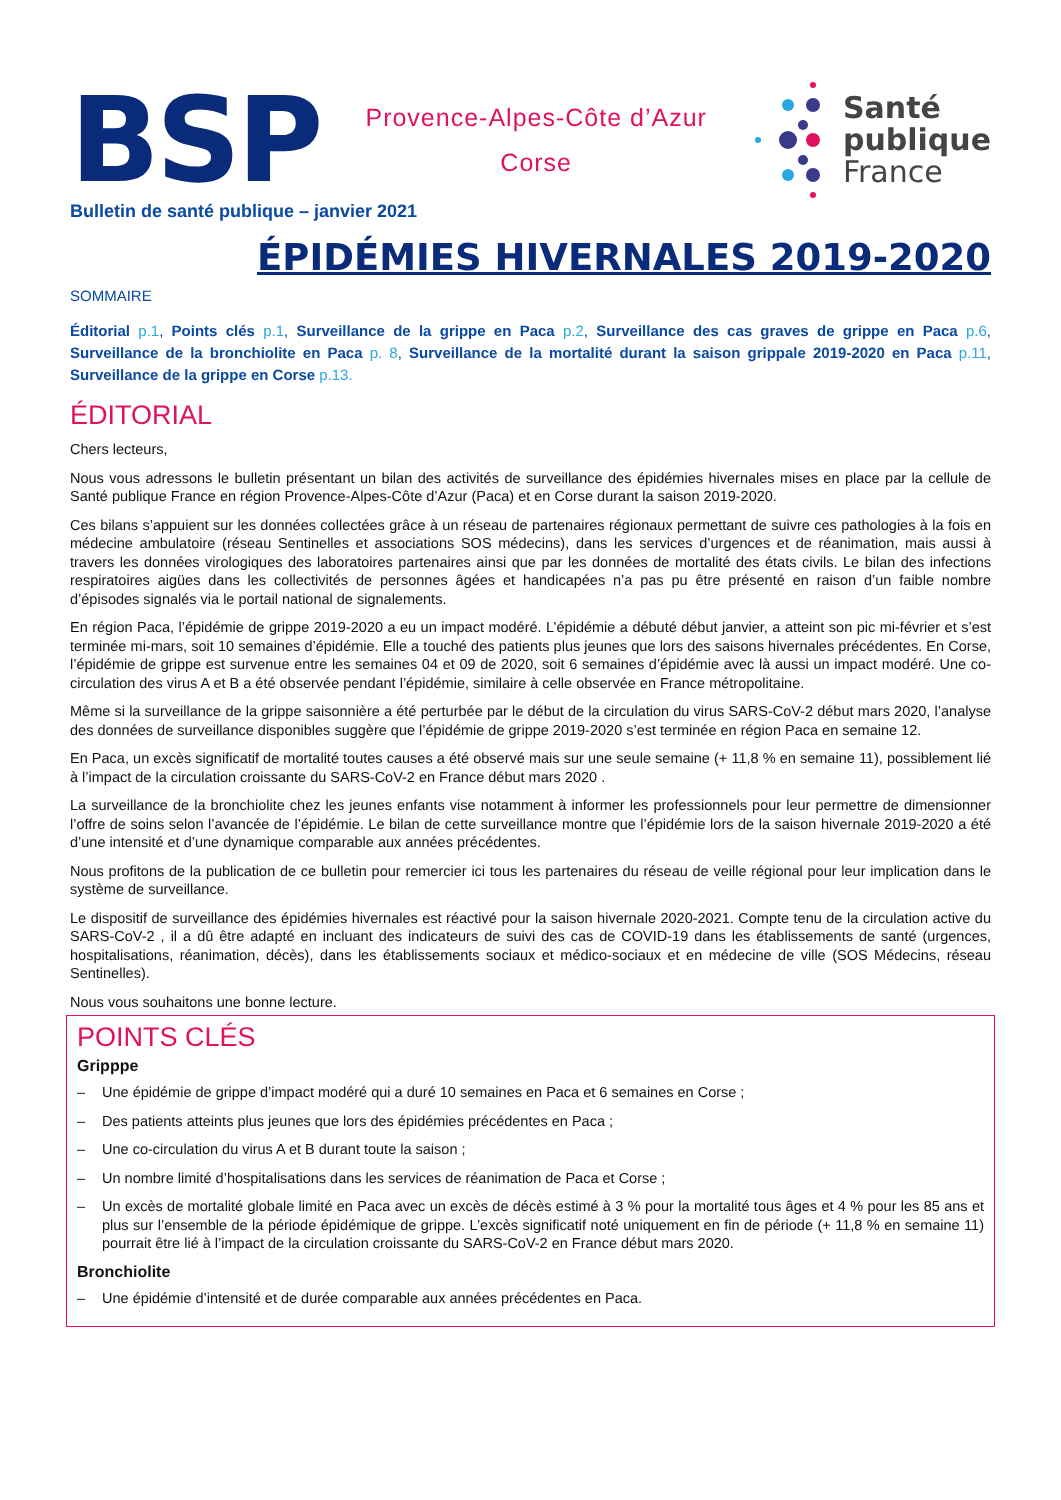BSP
Provence-Alpes-Côte d’Azur
Corse
Santé
publique
France
Bulletin de santé publique – janvier 2021
ÉPIDÉMIES HIVERNALES 2019-2020
SOMMAIRE
Éditorial p.1, Points clés p.1, Surveillance de la grippe en Paca p.2, Surveillance des cas graves de grippe en Paca p.6, Surveillance de la bronchiolite en Paca p. 8, Surveillance de la mortalité durant la saison grippale 2019-2020 en Paca p.11, Surveillance de la grippe en Corse p.13.
ÉDITORIAL
Chers lecteurs,
Nous vous adressons le bulletin présentant un bilan des activités de surveillance des épidémies hivernales mises en place par la cellule de Santé publique France en région Provence-Alpes-Côte d’Azur (Paca) et en Corse durant la saison 2019-2020.
Ces bilans s’appuient sur les données collectées grâce à un réseau de partenaires régionaux permettant de suivre ces pathologies à la fois en médecine ambulatoire (réseau Sentinelles et associations SOS médecins), dans les services d’urgences et de réanimation, mais aussi à travers les données virologiques des laboratoires partenaires ainsi que par les données de mortalité des états civils. Le bilan des infections respiratoires aigües dans les collectivités de personnes âgées et handicapées n’a pas pu être présenté en raison d’un faible nombre d’épisodes signalés via le portail national de signalements.
En région Paca, l’épidémie de grippe 2019-2020 a eu un impact modéré. L’épidémie a débuté début janvier, a atteint son pic mi-février et s’est terminée mi-mars, soit 10 semaines d’épidémie. Elle a touché des patients plus jeunes que lors des saisons hivernales précédentes. En Corse, l’épidémie de grippe est survenue entre les semaines 04 et 09 de 2020, soit 6 semaines d’épidémie avec là aussi un impact modéré. Une co-circulation des virus A et B a été observée pendant l’épidémie, similaire à celle observée en France métropolitaine.
Même si la surveillance de la grippe saisonnière a été perturbée par le début de la circulation du virus SARS-CoV-2 début mars 2020, l’analyse des données de surveillance disponibles suggère que l’épidémie de grippe 2019-2020 s’est terminée en région Paca en semaine 12.
En Paca, un excès significatif de mortalité toutes causes a été observé mais sur une seule semaine (+ 11,8 % en semaine 11), possiblement lié à l’impact de la circulation croissante du SARS-CoV-2 en France début mars 2020 .
La surveillance de la bronchiolite chez les jeunes enfants vise notamment à informer les professionnels pour leur permettre de dimensionner l’offre de soins selon l’avancée de l’épidémie. Le bilan de cette surveillance montre que l’épidémie lors de la saison hivernale 2019-2020 a été d’une intensité et d’une dynamique comparable aux années précédentes.
Nous profitons de la publication de ce bulletin pour remercier ici tous les partenaires du réseau de veille régional pour leur implication dans le système de surveillance.
Le dispositif de surveillance des épidémies hivernales est réactivé pour la saison hivernale 2020-2021. Compte tenu de la circulation active du SARS-CoV-2 , il a dû être adapté en incluant des indicateurs de suivi des cas de COVID-19 dans les établissements de santé (urgences, hospitalisations, réanimation, décès), dans les établissements sociaux et médico-sociaux et en médecine de ville (SOS Médecins, réseau Sentinelles).
Nous vous souhaitons une bonne lecture.
POINTS CLÉS
Gripppe
– Une épidémie de grippe d’impact modéré qui a duré 10 semaines en Paca et 6 semaines en Corse ;
– Des patients atteints plus jeunes que lors des épidémies précédentes en Paca ;
– Une co-circulation du virus A et B durant toute la saison ;
– Un nombre limité d’hospitalisations dans les services de réanimation de Paca et Corse ;
– Un excès de mortalité globale limité en Paca avec un excès de décès estimé à 3 % pour la mortalité tous âges et 4 % pour les 85 ans et plus sur l’ensemble de la période épidémique de grippe. L’excès significatif noté uniquement en fin de période (+ 11,8 % en semaine 11) pourrait être lié à l’impact de la circulation croissante du SARS-CoV-2 en France début mars 2020.
Bronchiolite
– Une épidémie d’intensité et de durée comparable aux années précédentes en Paca.